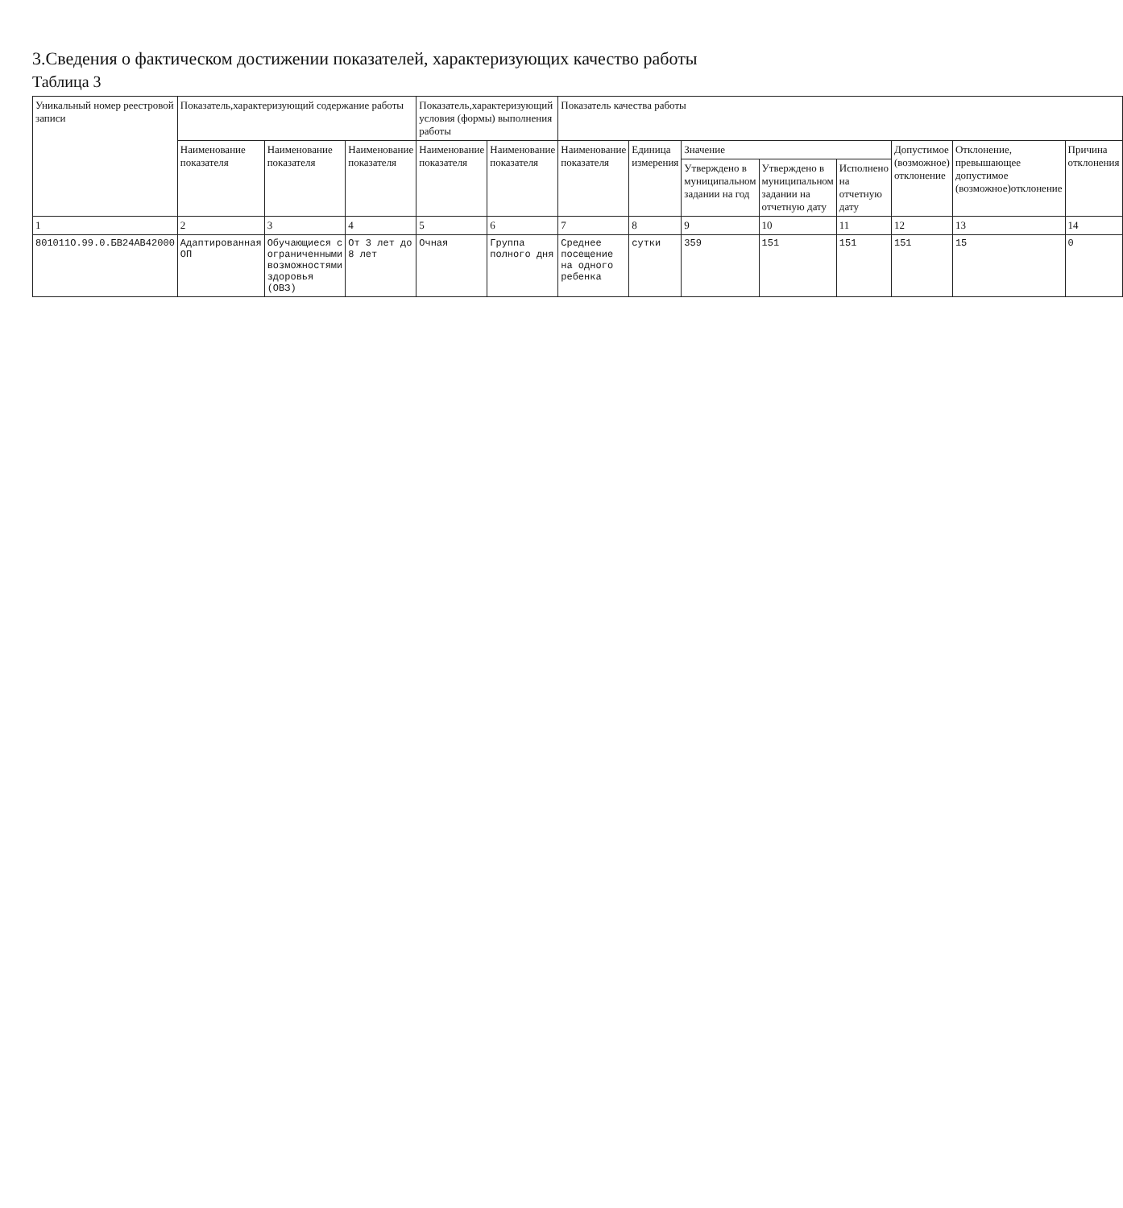3.Сведения о фактическом достижении показателей, характеризующих качество работы
Таблица 3
| Уникальный номер реестровой записи | Показатель,характеризующий содержание работы | | | Показатель,характеризующий условия (формы) выполнения работы | | Показатель качества работы | | | | | | | |
| --- | --- | --- | --- | --- | --- | --- | --- | --- | --- | --- | --- | --- | --- |
| | Наименование показателя | Наименование показателя | Наименование показателя | Наименование показателя | Наименование показателя | Наименование показателя | Единица измерения | Значение | | | Допустимое (возможное) отклонение | Отклонение, превышающее допустимое (возможное)отклонение | Причина отклонения |
| | | | | | | | | Утверждено в муниципальном задании на год | Утверждено в муниципальном задании на отчетную дату | Исполнено на отчетную дату | | | |
| 1 | 2 | 3 | 4 | 5 | 6 | 7 | 8 | 9 | 10 | 11 | 12 | 13 | 14 |
| 801011О.99.0.БВ24АВ42000 | Адаптированная ОП | Обучающиеся с ограниченными возможностями здоровья (ОВЗ) | От 3 лет до 8 лет | Очная | Группа полного дня | Среднее посещение на одного ребенка | сутки | 359 | 151 | 151 | 151 | 15 | 0 |